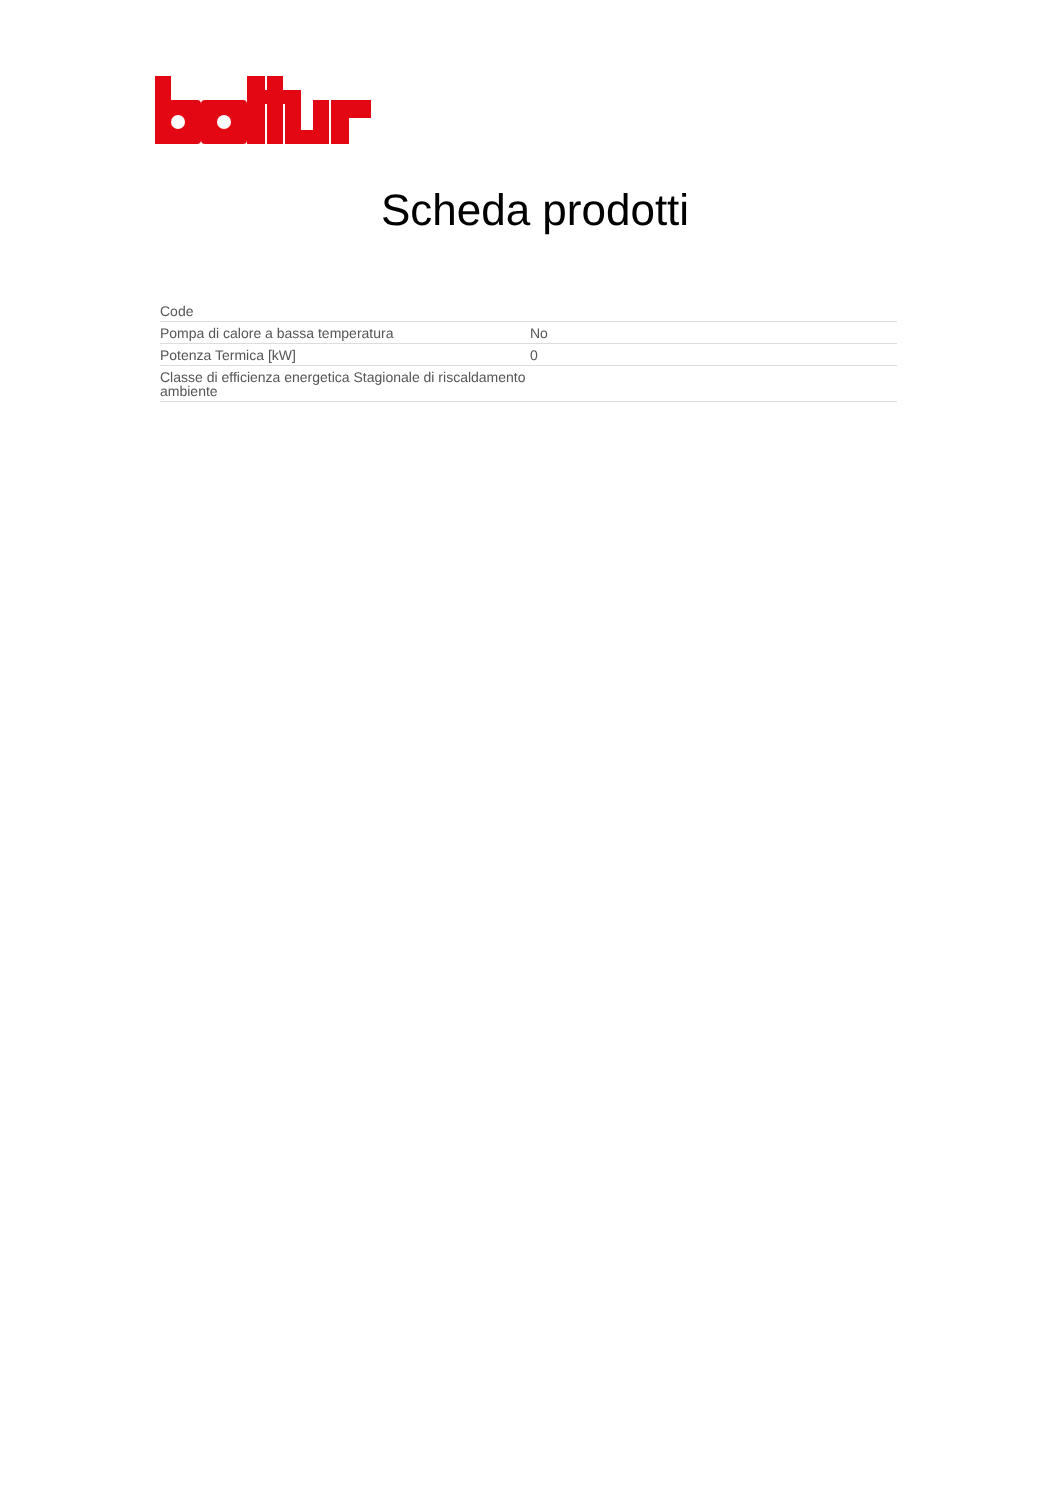Scheda prodotti
| Code | |
| Pompa di calore a bassa temperatura | No |
| Potenza Termica [kW] | 0 |
| Classe di efficienza energetica Stagionale di riscaldamento ambiente | |